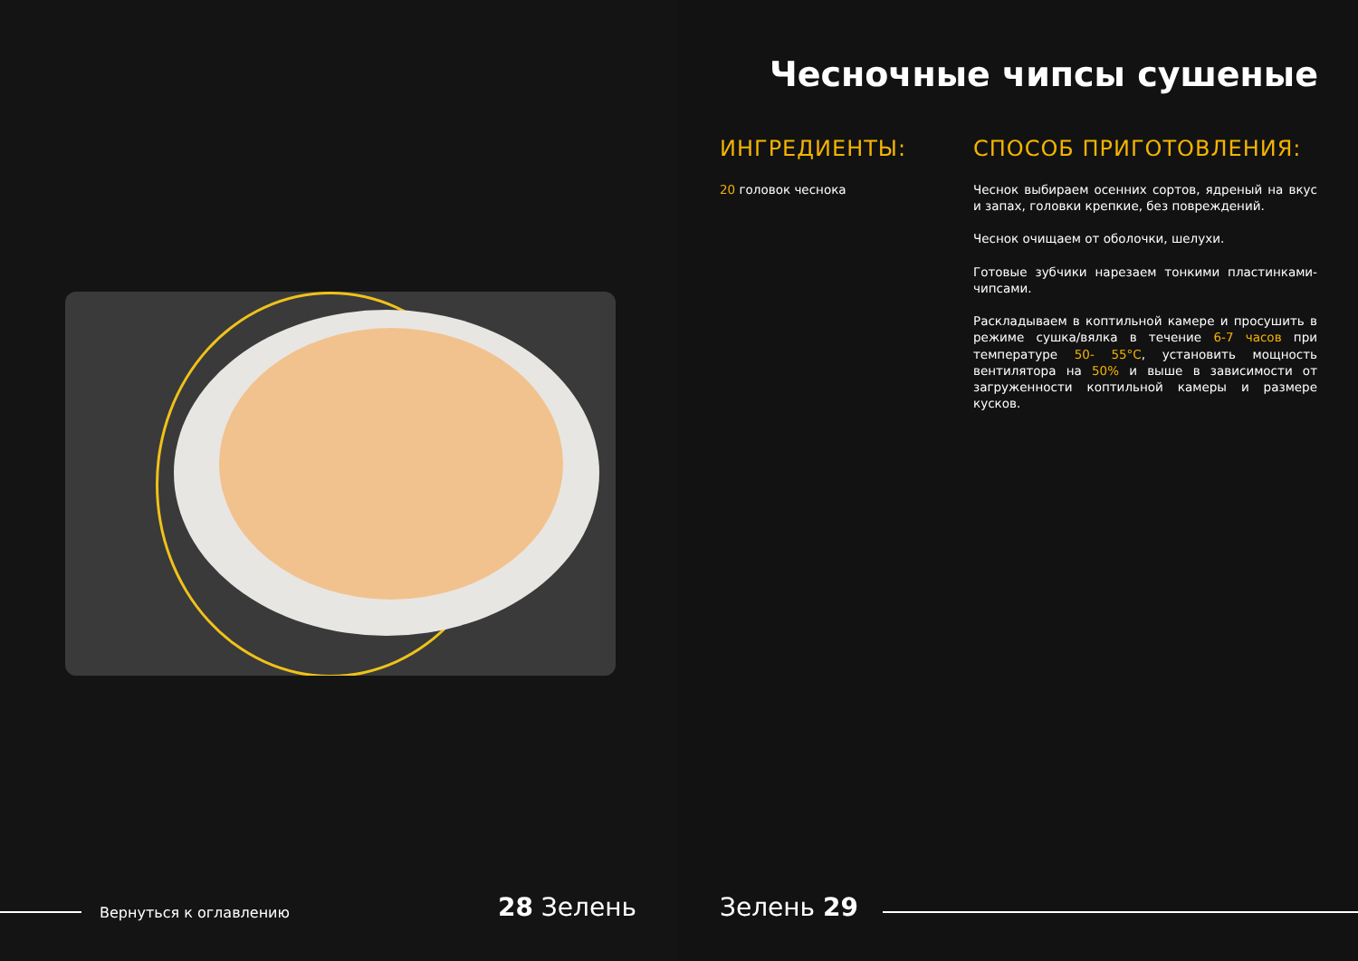Чесночные чипсы сушеные
ИНГРЕДИЕНТЫ:
20 головок чеснока
СПОСОБ ПРИГОТОВЛЕНИЯ:
Чеснок выбираем осенних сортов, ядреный на вкус и запах, головки крепкие, без повреждений.
Чеснок очищаем от оболочки, шелухи.
Готовые зубчики нарезаем тонкими пластинками-чипсами.
Раскладываем в коптильной камере и просушить в режиме сушка/вялка в течение 6-7 часов при температуре 50- 55°С, установить мощность вентилятора на 50% и выше в зависимости от загруженности коптильной камеры и размере кусков.
Вернуться к оглавлению 28 Зелень Зелень 29